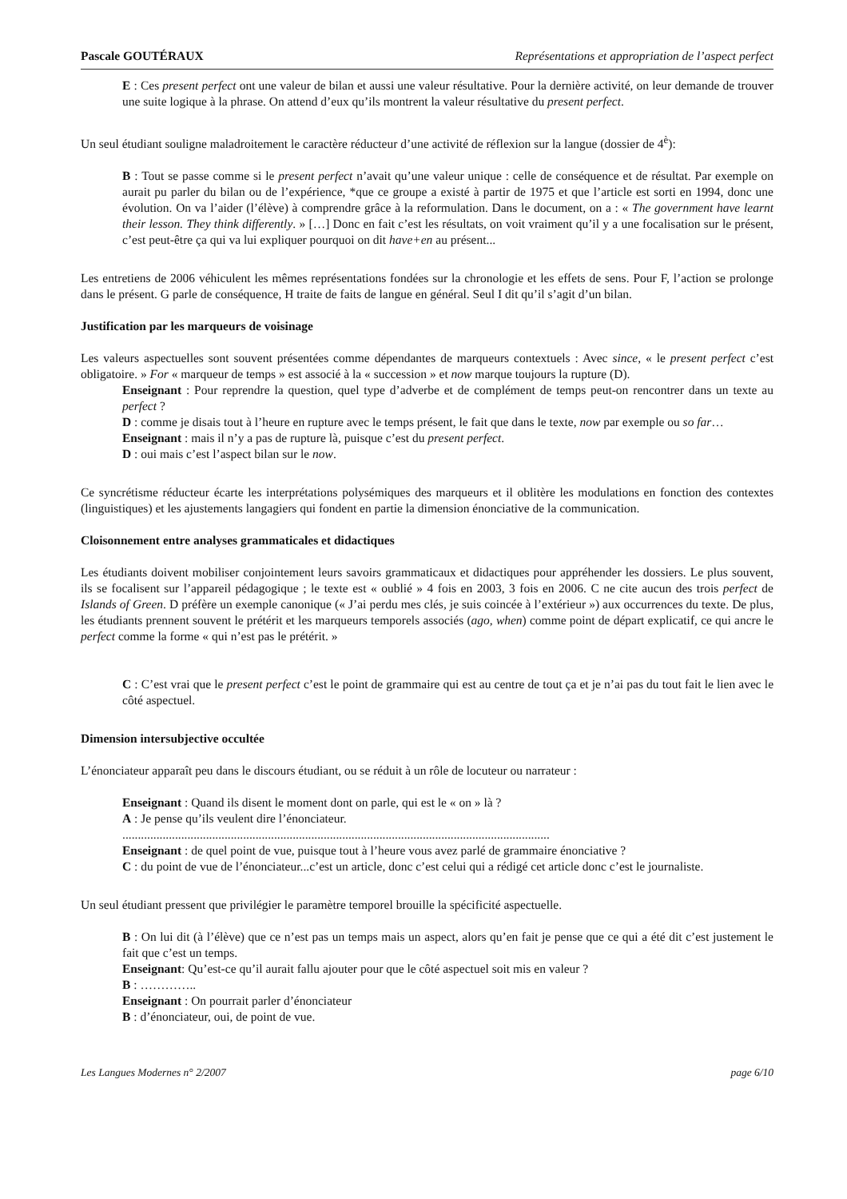Pascale GOUTÉRAUX Représentations et appropriation de l’aspect perfect
E : Ces present perfect ont une valeur de bilan et aussi une valeur résultative. Pour la dernière activité, on leur demande de trouver une suite logique à la phrase. On attend d’eux qu’ils montrent la valeur résultative du present perfect.
Un seul étudiant souligne maladroitement le caractère réducteur d’une activité de réflexion sur la langue (dossier de 4<sup>è</sup>):
B : Tout se passe comme si le present perfect n’avait qu’une valeur unique : celle de conséquence et de résultat. Par exemple on aurait pu parler du bilan ou de l’expérience, *que ce groupe a existé à partir de 1975 et que l’article est sorti en 1994, donc une évolution. On va l’aider (l’élève) à comprendre grâce à la reformulation. Dans le document, on a : « The government have learnt their lesson. They think differently. » […] Donc en fait c’est les résultats, on voit vraiment qu’il y a une focalisation sur le présent, c’est peut-être ça qui va lui expliquer pourquoi on dit have+en au présent...
Les entretiens de 2006 véhiculent les mêmes représentations fondées sur la chronologie et les effets de sens. Pour F, l’action se prolonge dans le présent. G parle de conséquence, H traite de faits de langue en général. Seul I dit qu’il s’agit d’un bilan.
Justification par les marqueurs de voisinage
Les valeurs aspectuelles sont souvent présentées comme dépendantes de marqueurs contextuels : Avec since, « le present perfect c’est obligatoire. » For « marqueur de temps » est associé à la « succession » et now marque toujours la rupture (D).
Enseignant : Pour reprendre la question, quel type d’adverbe et de complément de temps peut-on rencontrer dans un texte au perfect ?
D : comme je disais tout à l’heure en rupture avec le temps présent, le fait que dans le texte, now par exemple ou so far…
Enseignant : mais il n’y a pas de rupture là, puisque c’est du present perfect.
D : oui mais c’est l’aspect bilan sur le now.
Ce syncrétisme réducteur écarte les interprétations polysémiques des marqueurs et il oblitère les modulations en fonction des contextes (linguistiques) et les ajustements langagiers qui fondent en partie la dimension énonciative de la communication.
Cloisonnement entre analyses grammaticales et didactiques
Les étudiants doivent mobiliser conjointement leurs savoirs grammaticaux et didactiques pour appréhender les dossiers. Le plus souvent, ils se focalisent sur l’appareil pédagogique ; le texte est « oublié » 4 fois en 2003, 3 fois en 2006. C ne cite aucun des trois perfect de Islands of Green. D préfère un exemple canonique (« J’ai perdu mes clés, je suis coincée à l’extérieur ») aux occurrences du texte. De plus, les étudiants prennent souvent le prétérit et les marqueurs temporels associés (ago, when) comme point de départ explicatif, ce qui ancre le perfect comme la forme « qui n’est pas le prétérit. »
C : C’est vrai que le present perfect c’est le point de grammaire qui est au centre de tout ça et je n’ai pas du tout fait le lien avec le côté aspectuel.
Dimension intersubjective occultée
L’énonciateur apparaît peu dans le discours étudiant, ou se réduit à un rôle de locuteur ou narrateur :
Enseignant : Quand ils disent le moment dont on parle, qui est le « on » là ?
A : Je pense qu’ils veulent dire l’énonciateur.
..........................................................................................................................................
Enseignant : de quel point de vue, puisque tout à l’heure vous avez parlé de grammaire énonciative ?
C : du point de vue de l’énonciateur...c’est un article, donc c’est celui qui a rédigé cet article donc c’est le journaliste.
Un seul étudiant pressent que privilégier le paramètre temporel brouille la spécificité aspectuelle.
B : On lui dit (à l’élève) que ce n’est pas un temps mais un aspect, alors qu’en fait je pense que ce qui a été dit c’est justement le fait que c’est un temps.
Enseignant: Qu’est-ce qu’il aurait fallu ajouter pour que le côté aspectuel soit mis en valeur ?
B : …………..
Enseignant : On pourrait parler d’énonciateur
B : d’énonciateur, oui, de point de vue.
Les Langues Modernes n° 2/2007 page 6/10